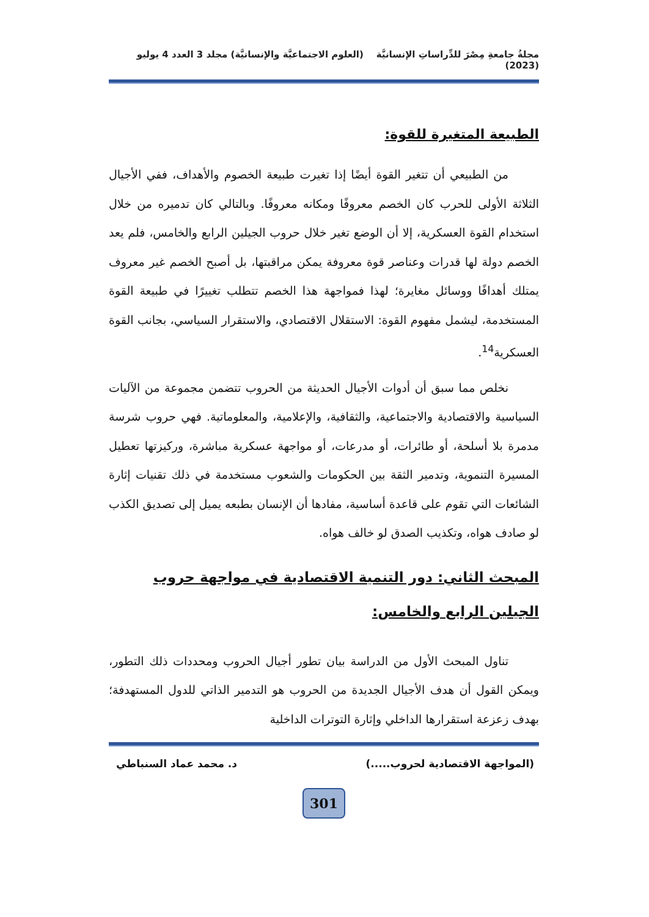مجلةُ جامعةِ مِصْرَ للدِّراساتِ الإنسانيَّة (العلوم الاجتماعيَّة والإنسانيَّة) مجلد 3 العدد 4 يوليو (2023)
الطبيعة المتغيرة للقوة:
من الطبيعي أن تتغير القوة أيضًا إذا تغيرت طبيعة الخصوم والأهداف، ففي الأجيال الثلاثة الأولى للحرب كان الخصم معروفًا ومكانه معروفًا. وبالتالي كان تدميره من خلال استخدام القوة العسكرية، إلا أن الوضع تغير خلال حروب الجيلين الرابع والخامس، فلم يعد الخصم دولة لها قدرات وعناصر قوة معروفة يمكن مراقبتها، بل أصبح الخصم غير معروف يمتلك أهدافًا ووسائل مغايرة؛ لهذا فمواجهة هذا الخصم تتطلب تغييرًا في طبيعة القوة المستخدمة، ليشمل مفهوم القوة: الاستقلال الاقتصادي، والاستقرار السياسي، بجانب القوة العسكرية<sup>14</sup>.
نخلص مما سبق أن أدوات الأجيال الحديثة من الحروب تتضمن مجموعة من الآليات السياسية والاقتصادية والاجتماعية، والثقافية، والإعلامية، والمعلوماتية. فهي حروب شرسة مدمرة بلا أسلحة، أو طائرات، أو مدرعات، أو مواجهة عسكرية مباشرة، وركيزتها تعطيل المسيرة التنموية، وتدمير الثقة بين الحكومات والشعوب مستخدمة في ذلك تقنيات إثارة الشائعات التي تقوم على قاعدة أساسية، مفادها أن الإنسان بطبعه يميل إلى تصديق الكذب لو صادف هواه، وتكذيب الصدق لو خالف هواه.
المبحث الثاني: دور التنمية الاقتصادية في مواجهة حروب الجيلين الرابع والخامس:
تناول المبحث الأول من الدراسة بيان تطور أجيال الحروب ومحددات ذلك التطور، ويمكن القول أن هدف الأجيال الجديدة من الحروب هو التدمير الذاتي للدول المستهدفة؛ بهدف زعزعة استقرارها الداخلي وإثارة التوترات الداخلية
(المواجهة الاقتصادية لحروب.....) د. محمد عماد السنباطي
301